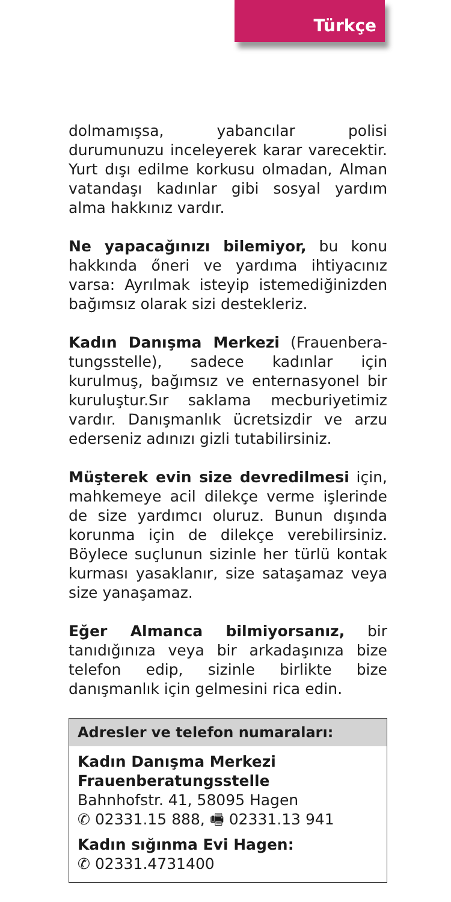Türkçe
dolmamışsa, yabancılar polisi durumunuzu inceleyerek karar varecektir. Yurt dışı edilme korkusu olmadan, Alman vatandaşı kadınlar gibi sosyal yardım alma hakkınız vardır.
Ne yapacağınızı bilemiyor, bu konu hakkında őneri ve yardıma ihtiyacınız varsa: Ayrılmak isteyip istemediğinizden bağımsız olarak sizi destekleriz.
Kadın Danışma Merkezi (Frauenbera­tungsstelle), sadece kadınlar için kurulmuş, bağımsız ve enternasyonel bir kuruluştur.Sır saklama mecburiyetimiz vardır. Danışmanlık ücretsizdir ve arzu ederseniz adınızı gizli tutabilirsiniz.
Müşterek evin size devredilmesi için, mahkemeye acil dilekçe verme işlerinde de size yardımcı oluruz. Bunun dışında korunma için de dilekçe verebilirsiniz. Böylece suçlunun sizinle her türlü kontak kurması yasaklanır, size sataşamaz veya size yanaşamaz.
Eğer Almanca bilmiyorsanız, bir tanıdığınıza veya bir arkadaşınıza bize telefon edip, sizinle birlikte bize danışmanlık için gelmesini rica edin.
Adresler ve telefon numaraları:
Kadın Danışma Merkezi
Frauenberatungsstelle
Bahnhofstr. 41, 58095 Hagen
✆ 02331.15 888, 🖷 02331.13 941
Kadın sığınma Evi Hagen:
✆ 02331.4731400